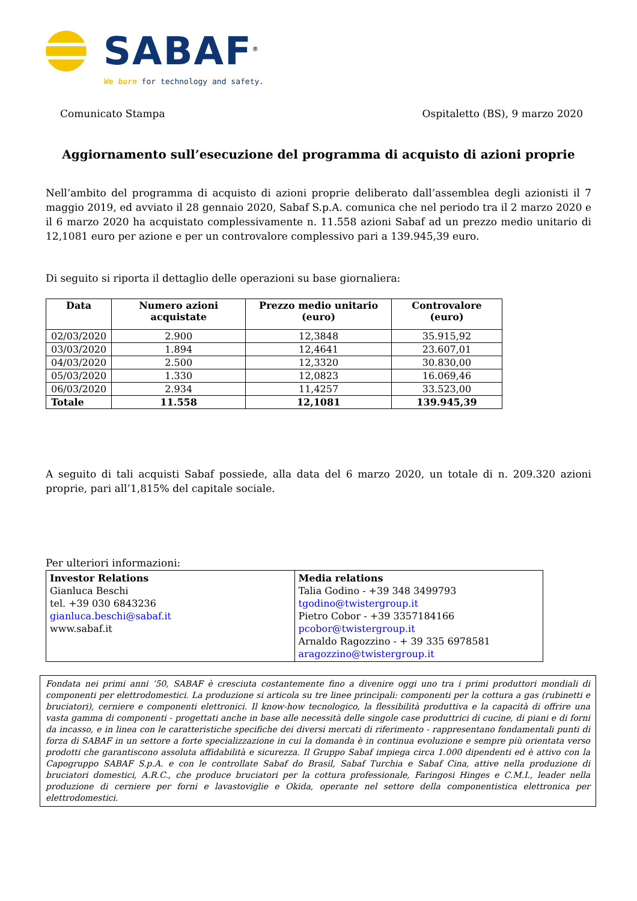SABAF<sup>®</sup>
We burn for technology and safety.
Comunicato Stampa Ospitaletto (BS), 9 marzo 2020
Aggiornamento sull’esecuzione del programma di acquisto di azioni proprie
Nell’ambito del programma di acquisto di azioni proprie deliberato dall’assemblea degli azionisti il 7 maggio 2019, ed avviato il 28 gennaio 2020, Sabaf S.p.A. comunica che nel periodo tra il 2 marzo 2020 e il 6 marzo 2020 ha acquistato complessivamente n. 11.558 azioni Sabaf ad un prezzo medio unitario di 12,1081 euro per azione e per un controvalore complessivo pari a 139.945,39 euro.
Di seguito si riporta il dettaglio delle operazioni su base giornaliera:
| Data | Numero azioni acquistate | Prezzo medio unitario (euro) | Controvalore (euro) |
| --- | --- | --- | --- |
| 02/03/2020 | 2.900 | 12,3848 | 35.915,92 |
| 03/03/2020 | 1.894 | 12,4641 | 23.607,01 |
| 04/03/2020 | 2.500 | 12,3320 | 30.830,00 |
| 05/03/2020 | 1.330 | 12,0823 | 16.069,46 |
| 06/03/2020 | 2.934 | 11,4257 | 33.523,00 |
| Totale | 11.558 | 12,1081 | 139.945,39 |
A seguito di tali acquisti Sabaf possiede, alla data del 6 marzo 2020, un totale di n. 209.320 azioni proprie, pari all’1,815% del capitale sociale.
Per ulteriori informazioni:
| Investor Relations Gianluca Beschi tel. +39 030 6843236 gianluca.beschi@sabaf.it www.sabaf.it | Media relations Talia Godino - +39 348 3499793 tgodino@twistergroup.it Pietro Cobor - +39 3357184166 pcobor@twistergroup.it Arnaldo Ragozzino - + 39 335 6978581 aragozzino@twistergroup.it |
Fondata nei primi anni ’50, SABAF è cresciuta costantemente fino a divenire oggi uno tra i primi produttori mondiali di componenti per elettrodomestici. La produzione si articola su tre linee principali: componenti per la cottura a gas (rubinetti e bruciatori), cerniere e componenti elettronici. Il know-how tecnologico, la flessibilità produttiva e la capacità di offrire una vasta gamma di componenti - progettati anche in base alle necessità delle singole case produttrici di cucine, di piani e di forni da incasso, e in linea con le caratteristiche specifiche dei diversi mercati di riferimento - rappresentano fondamentali punti di forza di SABAF in un settore a forte specializzazione in cui la domanda è in continua evoluzione e sempre più orientata verso prodotti che garantiscono assoluta affidabilità e sicurezza. Il Gruppo Sabaf impiega circa 1.000 dipendenti ed è attivo con la Capogruppo SABAF S.p.A. e con le controllate Sabaf do Brasil, Sabaf Turchia e Sabaf Cina, attive nella produzione di bruciatori domestici, A.R.C., che produce bruciatori per la cottura professionale, Faringosi Hinges e C.M.I., leader nella produzione di cerniere per forni e lavastoviglie e Okida, operante nel settore della componentistica elettronica per elettrodomestici.